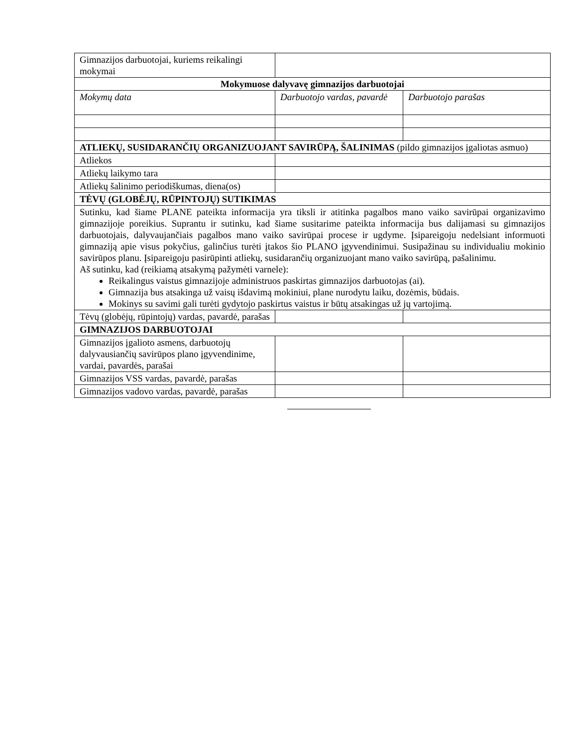| Gimnazijos darbuotojai, kuriems reikalingi mokymai | | |
| Mokymuose dalyvavę gimnazijos darbuotojai | | |
| Mokymų data | Darbuotojo vardas, pavardė | Darbuotojo parašas |
| ATLIEKŲ, SUSIDARANČIŲ ORGANIZUOJANT SAVIRŪPĄ, ŠALINIMAS (pildo gimnazijos įgaliotas asmuo) | | |
| Atliekos | | |
| Atliekų laikymo tara | | |
| Atliekų šalinimo periodiškumas, diena(os) | | |
| TĖVŲ (GLOBĖJŲ, RŪPINTOJŲ) SUTIKIMAS | | |
| Sutinku, kad šiame PLANE pateikta informacija yra tiksli ir atitinka pagalbos mano vaiko savirūpai organizavimo gimnazijoje poreikius. Suprantu ir sutinku, kad šiame susitarime pateikta informacija bus dalijamasi su gimnazijos darbuotojais, dalyvaujančiais pagalbos mano vaiko savirūpai procese ir ugdyme. Įsipareigoju nedelsiant informuoti gimnaziją apie visus pokyčius, galinčius turėti įtakos šio PLANO įgyvendinimui. Susipažinau su individualiu mokinio savirūpos planu. Įsipareigoju pasirūpinti atliekų, susidarančių organizuojant mano vaiko savirūpą, pašalinimu. Aš sutinku, kad (reikiamą atsakymą pažymėti varnele): Reikalingus vaistus gimnazijoje administruos paskirtas gimnazijos darbuotojas (ai). Gimnazija bus atsakinga už vaisų išdavimą mokiniui, plane nurodytu laiku, dozėmis, būdais. Mokinys su savimi gali turėti gydytojo paskirtus vaistus ir būtų atsakingas už jų vartojimą. | | |
| Tėvų (globėjų, rūpintojų) vardas, pavardė, parašas | | |
| GIMNAZIJOS DARBUOTOJAI | | |
| Gimnazijos įgalioto asmens, darbuotojų dalyvausiančių savirūpos plano įgyvendinime, vardai, pavardės, parašai | | |
| Gimnazijos VSS vardas, pavardė, parašas | | |
| Gimnazijos vadovo vardas, pavardė, parašas | | |